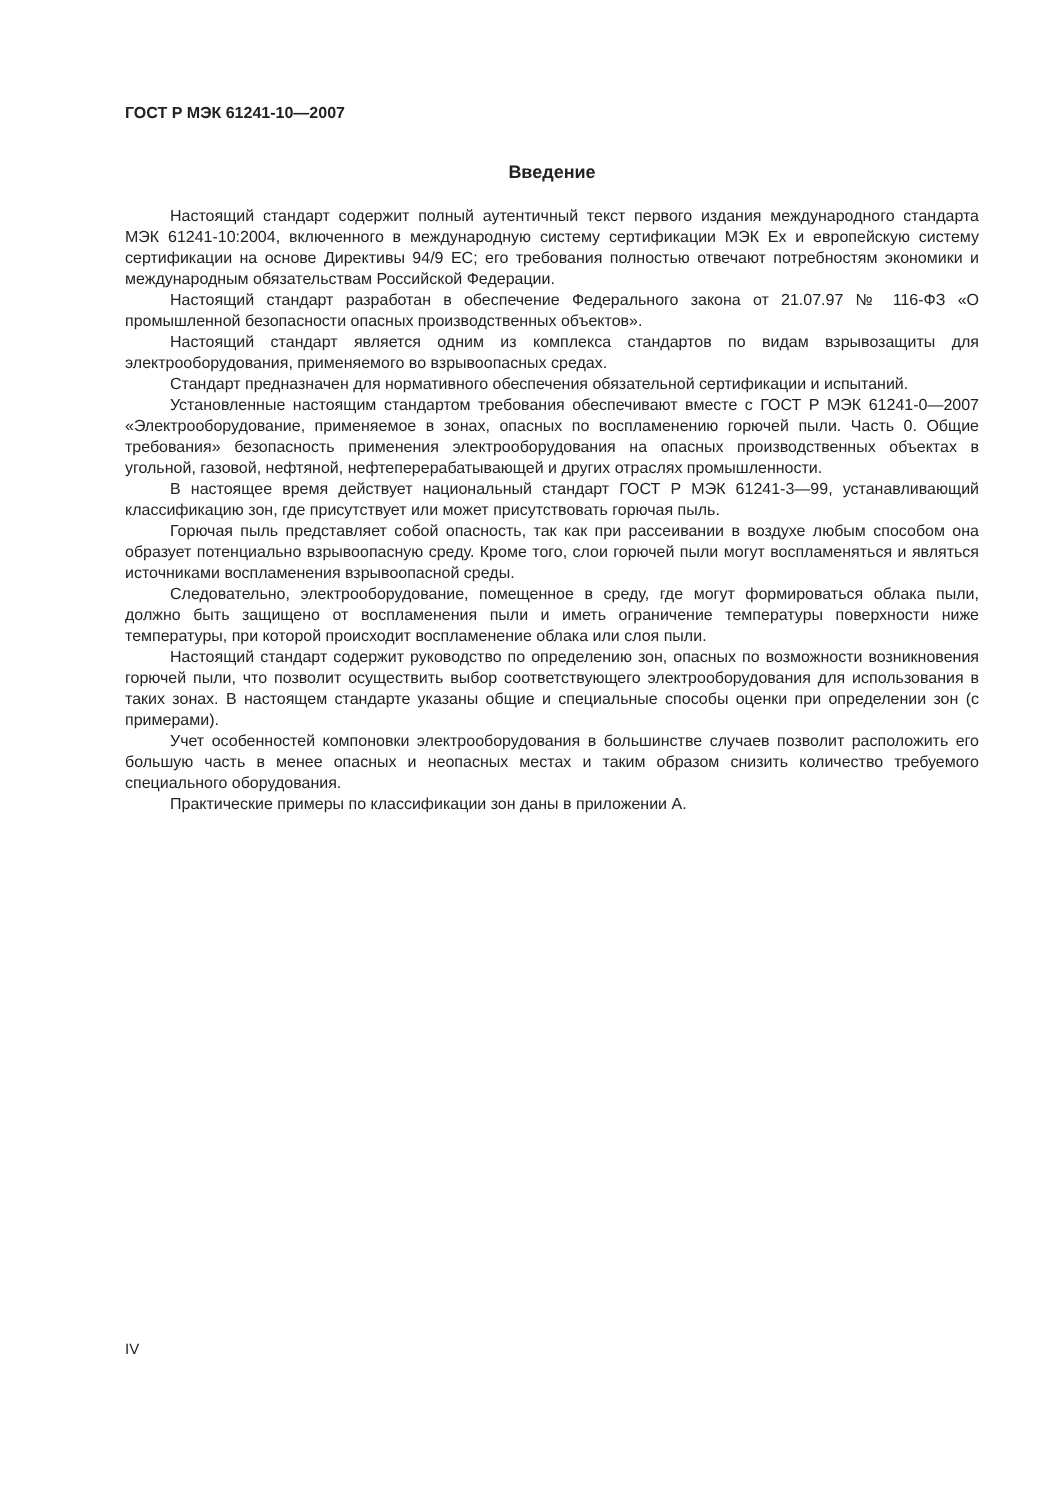ГОСТ Р МЭК 61241-10—2007
Введение
Настоящий стандарт содержит полный аутентичный текст первого издания международного стандарта МЭК 61241-10:2004, включенного в международную систему сертификации МЭК Ex и европейскую систему сертификации на основе Директивы 94/9 ЕС; его требования полностью отвечают потребностям экономики и международным обязательствам Российской Федерации.
Настоящий стандарт разработан в обеспечение Федерального закона от 21.07.97 № 116-ФЗ «О промышленной безопасности опасных производственных объектов».
Настоящий стандарт является одним из комплекса стандартов по видам взрывозащиты для электрооборудования, применяемого во взрывоопасных средах.
Стандарт предназначен для нормативного обеспечения обязательной сертификации и испытаний.
Установленные настоящим стандартом требования обеспечивают вместе с ГОСТ Р МЭК 61241-0—2007 «Электрооборудование, применяемое в зонах, опасных по воспламенению горючей пыли. Часть 0. Общие требования» безопасность применения электрооборудования на опасных производственных объектах в угольной, газовой, нефтяной, нефтеперерабатывающей и других отраслях промышленности.
В настоящее время действует национальный стандарт ГОСТ Р МЭК 61241-3—99, устанавливающий классификацию зон, где присутствует или может присутствовать горючая пыль.
Горючая пыль представляет собой опасность, так как при рассеивании в воздухе любым способом она образует потенциально взрывоопасную среду. Кроме того, слои горючей пыли могут воспламеняться и являться источниками воспламенения взрывоопасной среды.
Следовательно, электрооборудование, помещенное в среду, где могут формироваться облака пыли, должно быть защищено от воспламенения пыли и иметь ограничение температуры поверхности ниже температуры, при которой происходит воспламенение облака или слоя пыли.
Настоящий стандарт содержит руководство по определению зон, опасных по возможности возникновения горючей пыли, что позволит осуществить выбор соответствующего электрооборудования для использования в таких зонах. В настоящем стандарте указаны общие и специальные способы оценки при определении зон (с примерами).
Учет особенностей компоновки электрооборудования в большинстве случаев позволит расположить его большую часть в менее опасных и неопасных местах и таким образом снизить количество требуемого специального оборудования.
Практические примеры по классификации зон даны в приложении А.
IV